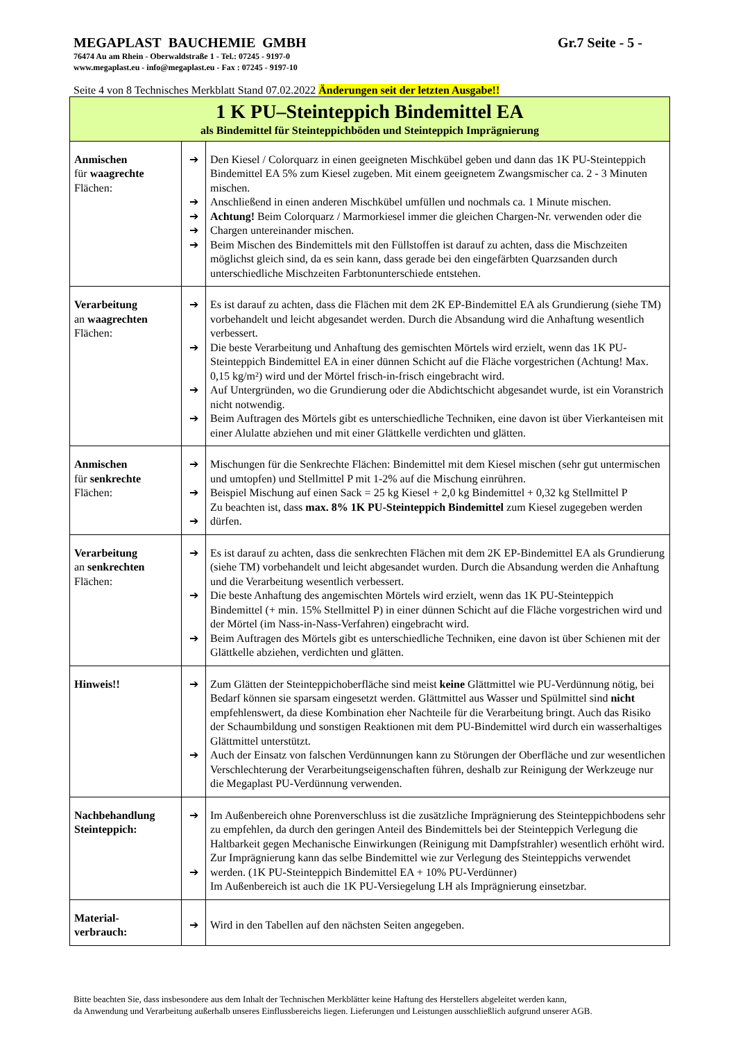MEGAPLAST BAUCHEMIE GMBH Gr.7 Seite - 5 -
76474 Au am Rhein - Oberwaldstraße 1 - Tel.: 07245 - 9197-0
www.megaplast.eu - info@megaplast.eu - Fax : 07245 - 9197-10
Seite 4 von 8 Technisches Merkblatt Stand 07.02.2022 Änderungen seit der letzten Ausgabe!!
| 1 K PU–Steinteppich Bindemittel EA als Bindemittel für Steinteppichböden und Steinteppich Imprägnierung | | |
| Anmischen für waagrechte Flächen: | ➔ ➔ ➔ ➔ ➔ | Den Kiesel / Colorquarz in einen geeigneten Mischkübel geben und dann das 1K PU-Steinteppich Bindemittel EA 5% zum Kiesel zugeben. Mit einem geeignetem Zwangsmischer ca. 2 - 3 Minuten mischen. Anschließend in einen anderen Mischkübel umfüllen und nochmals ca. 1 Minute mischen. Achtung! Beim Colorquarz / Marmorkiesel immer die gleichen Chargen-Nr. verwenden oder die Chargen untereinander mischen. Beim Mischen des Bindemittels mit den Füllstoffen ist darauf zu achten, dass die Mischzeiten möglichst gleich sind, da es sein kann, dass gerade bei den eingefärbten Quarzsanden durch unterschiedliche Mischzeiten Farbtonunterschiede entstehen. |
| Verarbeitung an waagrechten Flächen: | ➔ ➔ ➔ ➔ | Es ist darauf zu achten, dass die Flächen mit dem 2K EP-Bindemittel EA als Grundierung (siehe TM) vorbehandelt und leicht abgesandet werden. Durch die Absandung wird die Anhaftung wesentlich verbessert. Die beste Verarbeitung und Anhaftung des gemischten Mörtels wird erzielt, wenn das 1K PU-Steinteppich Bindemittel EA in einer dünnen Schicht auf die Fläche vorgestrichen (Achtung! Max. 0,15 kg/m²) wird und der Mörtel frisch-in-frisch eingebracht wird. Auf Untergründen, wo die Grundierung oder die Abdichtschicht abgesandet wurde, ist ein Voranstrich nicht notwendig. Beim Auftragen des Mörtels gibt es unterschiedliche Techniken, eine davon ist über Vierkanteisen mit einer Alulatte abziehen und mit einer Glättkelle verdichten und glätten. |
| Anmischen für senkrechte Flächen: | ➔ ➔ ➔ | Mischungen für die Senkrechte Flächen: Bindemittel mit dem Kiesel mischen (sehr gut untermischen und umtopfen) und Stellmittel P mit 1-2% auf die Mischung einrühren. Beispiel Mischung auf einen Sack = 25 kg Kiesel + 2,0 kg Bindemittel + 0,32 kg Stellmittel P Zu beachten ist, dass max. 8% 1K PU-Steinteppich Bindemittel zum Kiesel zugegeben werden dürfen. |
| Verarbeitung an senkrechten Flächen: | ➔ ➔ ➔ | Es ist darauf zu achten, dass die senkrechten Flächen mit dem 2K EP-Bindemittel EA als Grundierung (siehe TM) vorbehandelt und leicht abgesandet wurden. Durch die Absandung werden die Anhaftung und die Verarbeitung wesentlich verbessert. Die beste Anhaftung des angemischten Mörtels wird erzielt, wenn das 1K PU-Steinteppich Bindemittel (+ min. 15% Stellmittel P) in einer dünnen Schicht auf die Fläche vorgestrichen wird und der Mörtel (im Nass-in-Nass-Verfahren) eingebracht wird. Beim Auftragen des Mörtels gibt es unterschiedliche Techniken, eine davon ist über Schienen mit der Glättkelle abziehen, verdichten und glätten. |
| Hinweis!! | ➔ ➔ | Zum Glätten der Steinteppichoberfläche sind meist keine Glättmittel wie PU-Verdünnung nötig, bei Bedarf können sie sparsam eingesetzt werden. Glättmittel aus Wasser und Spülmittel sind nicht empfehlenswert, da diese Kombination eher Nachteile für die Verarbeitung bringt. Auch das Risiko der Schaumbildung und sonstigen Reaktionen mit dem PU-Bindemittel wird durch ein wasserhaltiges Glättmittel unterstützt. Auch der Einsatz von falschen Verdünnungen kann zu Störungen der Oberfläche und zur wesentlichen Verschlechterung der Verarbeitungseigenschaften führen, deshalb zur Reinigung der Werkzeuge nur die Megaplast PU-Verdünnung verwenden. |
| Nachbehandlung Steinteppich: | ➔ ➔ | Im Außenbereich ohne Porenverschluss ist die zusätzliche Imprägnierung des Steinteppichbodens sehr zu empfehlen, da durch den geringen Anteil des Bindemittels bei der Steinteppich Verlegung die Haltbarkeit gegen Mechanische Einwirkungen (Reinigung mit Dampfstrahler) wesentlich erhöht wird. Zur Imprägnierung kann das selbe Bindemittel wie zur Verlegung des Steinteppichs verwendet werden. (1K PU-Steinteppich Bindemittel EA + 10% PU-Verdünner) Im Außenbereich ist auch die 1K PU-Versiegelung LH als Imprägnierung einsetzbar. |
| Material- verbrauch: | ➔ | Wird in den Tabellen auf den nächsten Seiten angegeben. |
Bitte beachten Sie, dass insbesondere aus dem Inhalt der Technischen Merkblätter keine Haftung des Herstellers abgeleitet werden kann,
da Anwendung und Verarbeitung außerhalb unseres Einflussbereichs liegen. Lieferungen und Leistungen ausschließlich aufgrund unserer AGB.